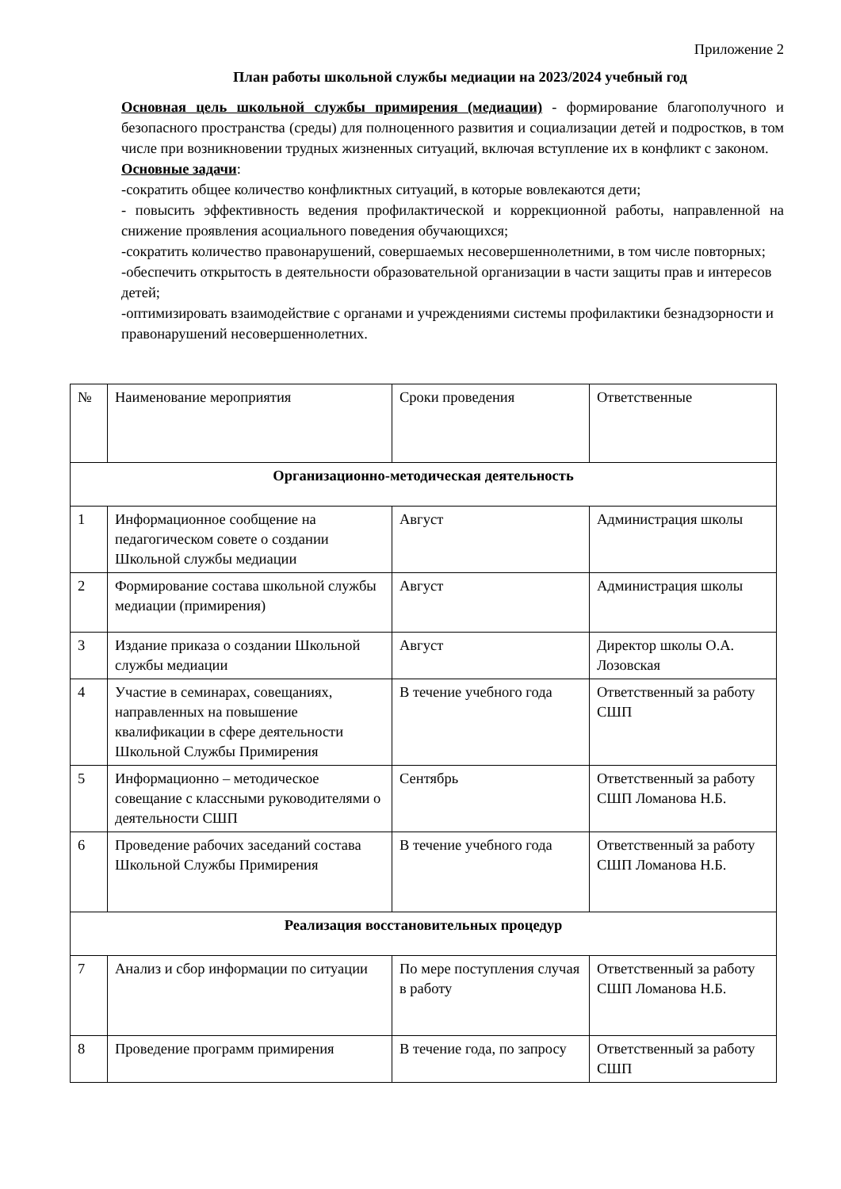Приложение 2
План работы школьной службы медиации на 2023/2024 учебный год
Основная цель школьной службы примирения (медиации) - формирование благополучного и безопасного пространства (среды) для полноценного развития и социализации детей и подростков, в том числе при возникновении трудных жизненных ситуаций, включая вступление их в конфликт с законом.
Основные задачи:
-сократить общее количество конфликтных ситуаций, в которые вовлекаются дети;
- повысить эффективность ведения профилактической и коррекционной работы, направленной на снижение проявления асоциального поведения обучающихся;
-сократить количество правонарушений, совершаемых несовершеннолетними, в том числе повторных;
-обеспечить открытость в деятельности образовательной организации в части защиты прав и интересов детей;
-оптимизировать взаимодействие с органами и учреждениями системы профилактики безнадзорности и правонарушений несовершеннолетних.
| № | Наименование мероприятия | Сроки проведения | Ответственные |
| Организационно-методическая деятельность | | | |
| 1 | Информационное сообщение на педагогическом совете о создании Школьной службы медиации | Август | Администрация школы |
| 2 | Формирование состава школьной службы медиации (примирения) | Август | Администрация школы |
| 3 | Издание приказа о создании Школьной службы медиации | Август | Директор школы О.А. Лозовская |
| 4 | Участие в семинарах, совещаниях, направленных на повышение квалификации в сфере деятельности Школьной Службы Примирения | В течение учебного года | Ответственный за работу СШП |
| 5 | Информационно – методическое совещание с классными руководителями о деятельности СШП | Сентябрь | Ответственный за работу СШП Ломанова Н.Б. |
| 6 | Проведение рабочих заседаний состава Школьной Службы Примирения | В течение учебного года | Ответственный за работу СШП Ломанова Н.Б. |
| Реализация восстановительных процедур | | | |
| 7 | Анализ и сбор информации по ситуации | По мере поступления случая в работу | Ответственный за работу СШП Ломанова Н.Б. |
| 8 | Проведение программ примирения | В течение года, по запросу | Ответственный за работу СШП |